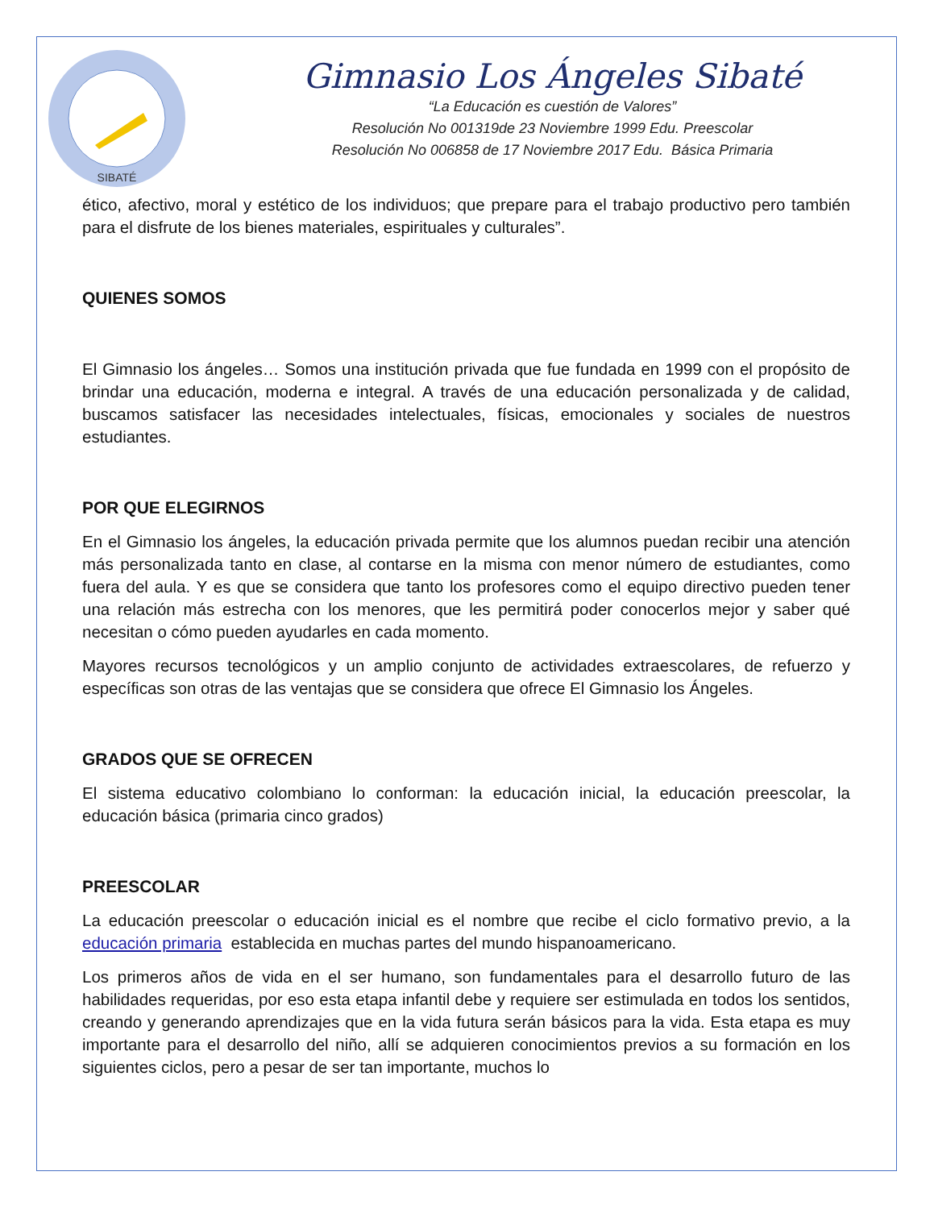SIBATÉ
Gimnasio Los Ángeles Sibaté
“La Educación es cuestión de Valores”
Resolución No 001319de 23 Noviembre 1999 Edu. Preescolar
Resolución No 006858 de 17 Noviembre 2017 Edu. Básica Primaria
ético, afectivo, moral y estético de los individuos; que prepare para el trabajo productivo pero también para el disfrute de los bienes materiales, espirituales y culturales”.
QUIENES SOMOS
El Gimnasio los ángeles… Somos una institución privada que fue fundada en 1999 con el propósito de brindar una educación, moderna e integral. A través de una educación personalizada y de calidad, buscamos satisfacer las necesidades intelectuales, físicas, emocionales y sociales de nuestros estudiantes.
POR QUE ELEGIRNOS
En el Gimnasio los ángeles, la educación privada permite que los alumnos puedan recibir una atención más personalizada tanto en clase, al contarse en la misma con menor número de estudiantes, como fuera del aula. Y es que se considera que tanto los profesores como el equipo directivo pueden tener una relación más estrecha con los menores, que les permitirá poder conocerlos mejor y saber qué necesitan o cómo pueden ayudarles en cada momento.
Mayores recursos tecnológicos y un amplio conjunto de actividades extraescolares, de refuerzo y específicas son otras de las ventajas que se considera que ofrece El Gimnasio los Ángeles.
GRADOS QUE SE OFRECEN
El sistema educativo colombiano lo conforman: la educación inicial, la educación preescolar, la educación básica (primaria cinco grados)
PREESCOLAR
La educación preescolar o educación inicial es el nombre que recibe el ciclo formativo previo, a la educación primaria establecida en muchas partes del mundo hispanoamericano.
Los primeros años de vida en el ser humano, son fundamentales para el desarrollo futuro de las habilidades requeridas, por eso esta etapa infantil debe y requiere ser estimulada en todos los sentidos, creando y generando aprendizajes que en la vida futura serán básicos para la vida. Esta etapa es muy importante para el desarrollo del niño, allí se adquieren conocimientos previos a su formación en los siguientes ciclos, pero a pesar de ser tan importante, muchos lo